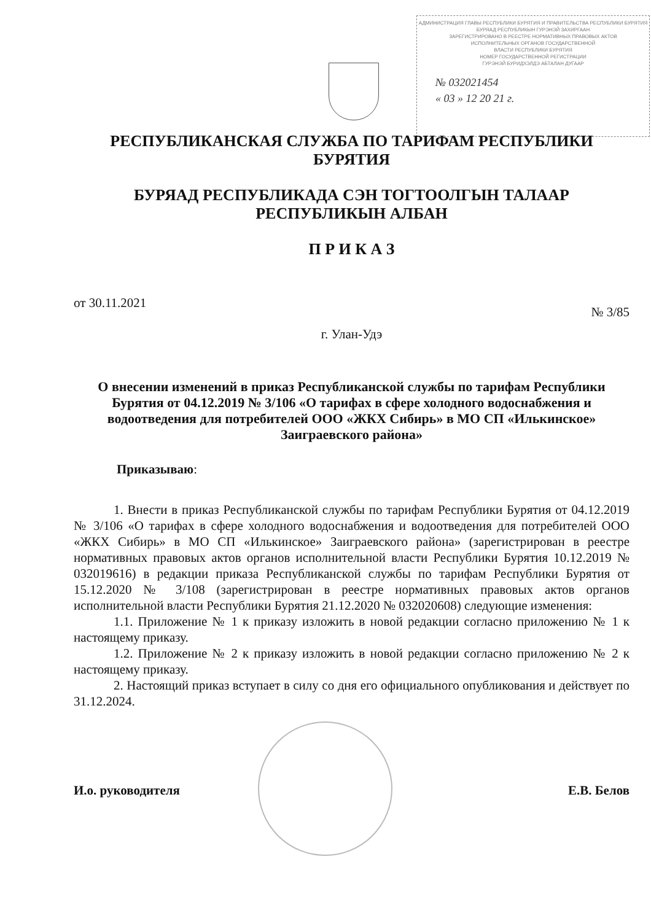АДМИНИСТРАЦИЯ ГЛАВЫ РЕСПУБЛИКИ БУРЯТИЯ И ПРАВИТЕЛЬСТВА РЕСПУБЛИКИ БУРЯТИЯ
БУРЯАД РЕСПУБЛИКЫН ГУРЭНЭЙ ЗАХИРГААН
ЗАРЕГИСТРИРОВАНО В РЕЕСТРЕ НОРМАТИВНЫХ ПРАВОВЫХ АКТОВ
ИСПОЛНИТЕЛЬНЫХ ОРГАНОВ ГОСУДАРСТВЕННОЙ
ВЛАСТИ РЕСПУБЛИКИ БУРЯТИЯ
НОМЕР ГОСУДАРСТВЕННОЙ РЕГИСТРАЦИИ
ГУРЭНЭЙ БУРИДХЭЛДЭ АБТАЛАН ДУГААР
№ 032021454
« 03 » 12 20 21 г.
РЕСПУБЛИКАНСКАЯ СЛУЖБА ПО ТАРИФАМ РЕСПУБЛИКИ БУРЯТИЯ
БУРЯАД РЕСПУБЛИКАДА СЭН ТОГТООЛГЫН ТАЛААР РЕСПУБЛИКЫН АЛБАН
П Р И К А З
от 30.11.2021 № 3/85
г. Улан-Удэ
О внесении изменений в приказ Республиканской службы по тарифам Республики Бурятия от 04.12.2019 № 3/106 «О тарифах в сфере холодного водоснабжения и водоотведения для потребителей ООО «ЖКХ Сибирь» в МО СП «Илькинское» Заиграевского района»
Приказываю:
1. Внести в приказ Республиканской службы по тарифам Республики Бурятия от 04.12.2019 № 3/106 «О тарифах в сфере холодного водоснабжения и водоотведения для потребителей ООО «ЖКХ Сибирь» в МО СП «Илькинское» Заиграевского района» (зарегистрирован в реестре нормативных правовых актов органов исполнительной власти Республики Бурятия 10.12.2019 № 032019616) в редакции приказа Республиканской службы по тарифам Республики Бурятия от 15.12.2020 № 3/108 (зарегистрирован в реестре нормативных правовых актов органов исполнительной власти Республики Бурятия 21.12.2020 № 032020608) следующие изменения:
1.1. Приложение № 1 к приказу изложить в новой редакции согласно приложению № 1 к настоящему приказу.
1.2. Приложение № 2 к приказу изложить в новой редакции согласно приложению № 2 к настоящему приказу.
2. Настоящий приказ вступает в силу со дня его официального опубликования и действует по 31.12.2024.
И.о. руководителя Е.В. Белов